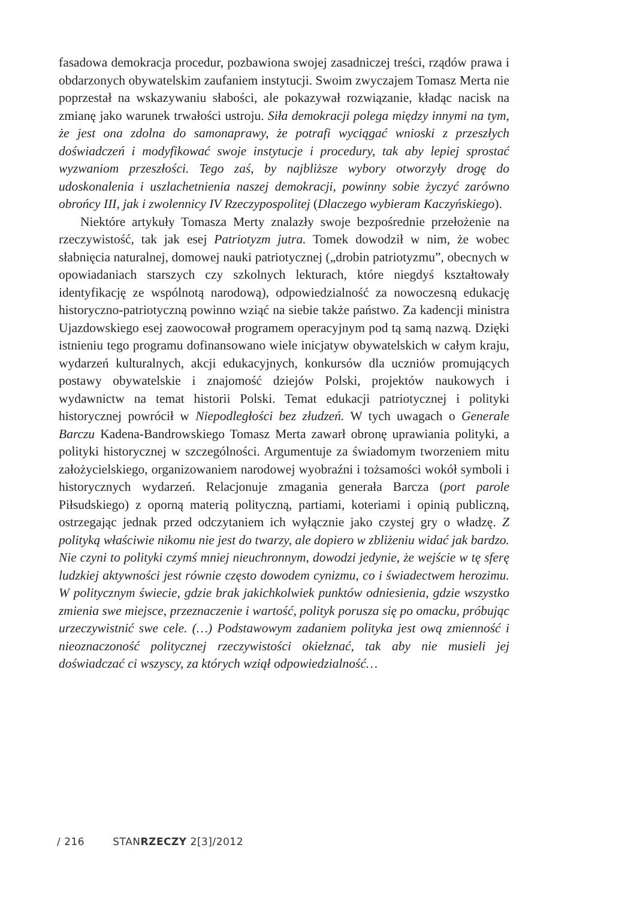fasadowa demokracja procedur, pozbawiona swojej zasadniczej treści, rządów prawa i obdarzonych obywatelskim zaufaniem instytucji. Swoim zwyczajem Tomasz Merta nie poprzestał na wskazywaniu słabości, ale pokazywał rozwiązanie, kładąc nacisk na zmianę jako warunek trwałości ustroju. Siła demokracji polega między innymi na tym, że jest ona zdolna do samonaprawy, że potrafi wyciągać wnioski z przeszłych doświadczeń i modyfikować swoje instytucje i procedury, tak aby lepiej sprostać wyzwaniom przeszłości. Tego zaś, by najbliższe wybory otworzyły drogę do udoskonalenia i uszlachetnienia naszej demokracji, powinny sobie życzyć zarówno obrońcy III, jak i zwolennicy IV Rzeczypospolitej (Dlaczego wybieram Kaczyńskiego).
Niektóre artykuły Tomasza Merty znalazły swoje bezpośrednie przełożenie na rzeczywistość, tak jak esej Patriotyzm jutra. Tomek dowodził w nim, że wobec słabnięcia naturalnej, domowej nauki patriotycznej („drobin patriotyzmu”, obecnych w opowiadaniach starszych czy szkolnych lekturach, które niegdyś kształtowały identyfikację ze wspólnotą narodową), odpowiedzialność za nowoczesną edukację historyczno-patriotyczną powinno wziąć na siebie także państwo. Za kadencji ministra Ujazdowskiego esej zaowocował programem operacyjnym pod tą samą nazwą. Dzięki istnieniu tego programu dofinansowano wiele inicjatyw obywatelskich w całym kraju, wydarzeń kulturalnych, akcji edukacyjnych, konkursów dla uczniów promujących postawy obywatelskie i znajomość dziejów Polski, projektów naukowych i wydawnictw na temat historii Polski. Temat edukacji patriotycznej i polityki historycznej powrócił w Niepodległości bez złudzeń. W tych uwagach o Generale Barczu Kadena-Bandrowskiego Tomasz Merta zawarł obronę uprawiania polityki, a polityki historycznej w szczególności. Argumentuje za świadomym tworzeniem mitu założycielskiego, organizowaniem narodowej wyobraźni i tożsamości wokół symboli i historycznych wydarzeń. Relacjonuje zmagania generała Barcza (port parole Piłsudskiego) z oporną materią polityczną, partiami, koteriami i opinią publiczną, ostrzegając jednak przed odczytaniem ich wyłącznie jako czystej gry o władzę. Z polityką właściwie nikomu nie jest do twarzy, ale dopiero w zbliżeniu widać jak bardzo. Nie czyni to polityki czymś mniej nieuchronnym, dowodzi jedynie, że wejście w tę sferę ludzkiej aktywności jest równie często dowodem cynizmu, co i świadectwem herozimu. W politycznym świecie, gdzie brak jakichkolwiek punktów odniesienia, gdzie wszystko zmienia swe miejsce, przeznaczenie i wartość, polityk porusza się po omacku, próbując urzeczywistnić swe cele. (…) Podstawowym zadaniem polityka jest ową zmienność i nieoznaczoność politycznej rzeczywistości okiełznać, tak aby nie musieli jej doświadczać ci wszyscy, za których wziął odpowiedzialność…
/ 216 STANRZECZY 2[3]/2012